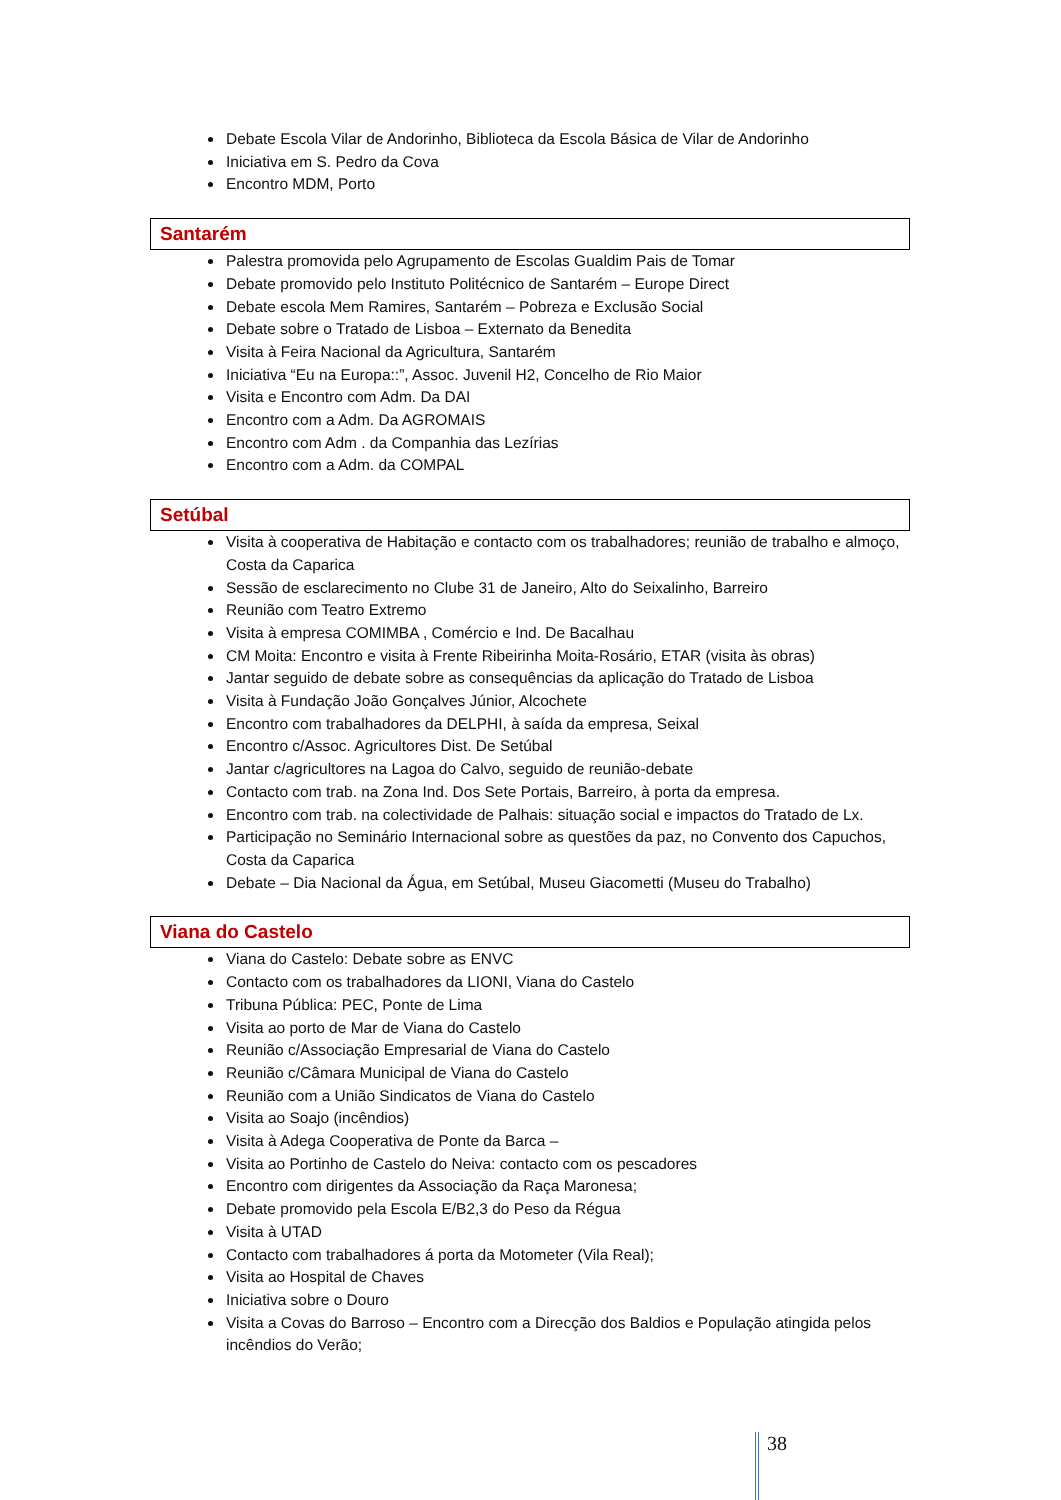Debate Escola Vilar de Andorinho, Biblioteca da Escola Básica de Vilar de Andorinho
Iniciativa em S. Pedro da Cova
Encontro MDM, Porto
Santarém
Palestra promovida pelo Agrupamento de Escolas Gualdim Pais de Tomar
Debate promovido pelo Instituto Politécnico de Santarém – Europe Direct
Debate escola Mem Ramires, Santarém – Pobreza e Exclusão Social
Debate sobre o Tratado de Lisboa – Externato da Benedita
Visita à Feira Nacional da Agricultura, Santarém
Iniciativa “Eu na Europa::”, Assoc. Juvenil H2, Concelho de Rio Maior
Visita e Encontro com Adm. Da DAI
Encontro com a Adm. Da AGROMAIS
Encontro com Adm . da Companhia das Lezírias
Encontro com a Adm. da COMPAL
Setúbal
Visita à cooperativa de Habitação e contacto com os trabalhadores; reunião de trabalho e almoço, Costa da Caparica
Sessão de esclarecimento no Clube 31 de Janeiro, Alto do Seixalinho, Barreiro
Reunião com Teatro Extremo
Visita à empresa COMIMBA , Comércio e Ind. De Bacalhau
CM Moita: Encontro e visita à Frente Ribeirinha Moita-Rosário, ETAR (visita às obras)
Jantar seguido de debate sobre as consequências da aplicação do Tratado de Lisboa
Visita à Fundação João Gonçalves Júnior, Alcochete
Encontro com trabalhadores da DELPHI, à saída da empresa, Seixal
Encontro c/Assoc. Agricultores Dist. De Setúbal
Jantar c/agricultores na Lagoa do Calvo, seguido de reunião-debate
Contacto com trab. na Zona Ind. Dos Sete Portais, Barreiro, à porta da empresa.
Encontro com trab. na colectividade de Palhais: situação social e impactos do Tratado de Lx.
Participação no Seminário Internacional sobre as questões da paz, no Convento dos Capuchos, Costa da Caparica
Debate – Dia Nacional da Água, em Setúbal, Museu Giacometti (Museu do Trabalho)
Viana do Castelo
Viana do Castelo: Debate sobre as ENVC
Contacto com os trabalhadores da LIONI, Viana do Castelo
Tribuna Pública: PEC, Ponte de Lima
Visita ao porto de Mar de Viana do Castelo
Reunião c/Associação Empresarial de Viana do Castelo
Reunião c/Câmara Municipal de Viana do Castelo
Reunião com a União Sindicatos de Viana do Castelo
Visita ao Soajo (incêndios)
Visita à Adega Cooperativa de Ponte da Barca –
Visita ao Portinho de Castelo do Neiva: contacto com os pescadores
Encontro com dirigentes da Associação da Raça Maronesa;
Debate promovido pela Escola E/B2,3 do Peso da Régua
Visita à UTAD
Contacto com trabalhadores á porta da Motometer (Vila Real);
Visita ao Hospital de Chaves
Iniciativa sobre o Douro
Visita a Covas do Barroso – Encontro com a Direcção dos Baldios e População atingida pelos incêndios do Verão;
38